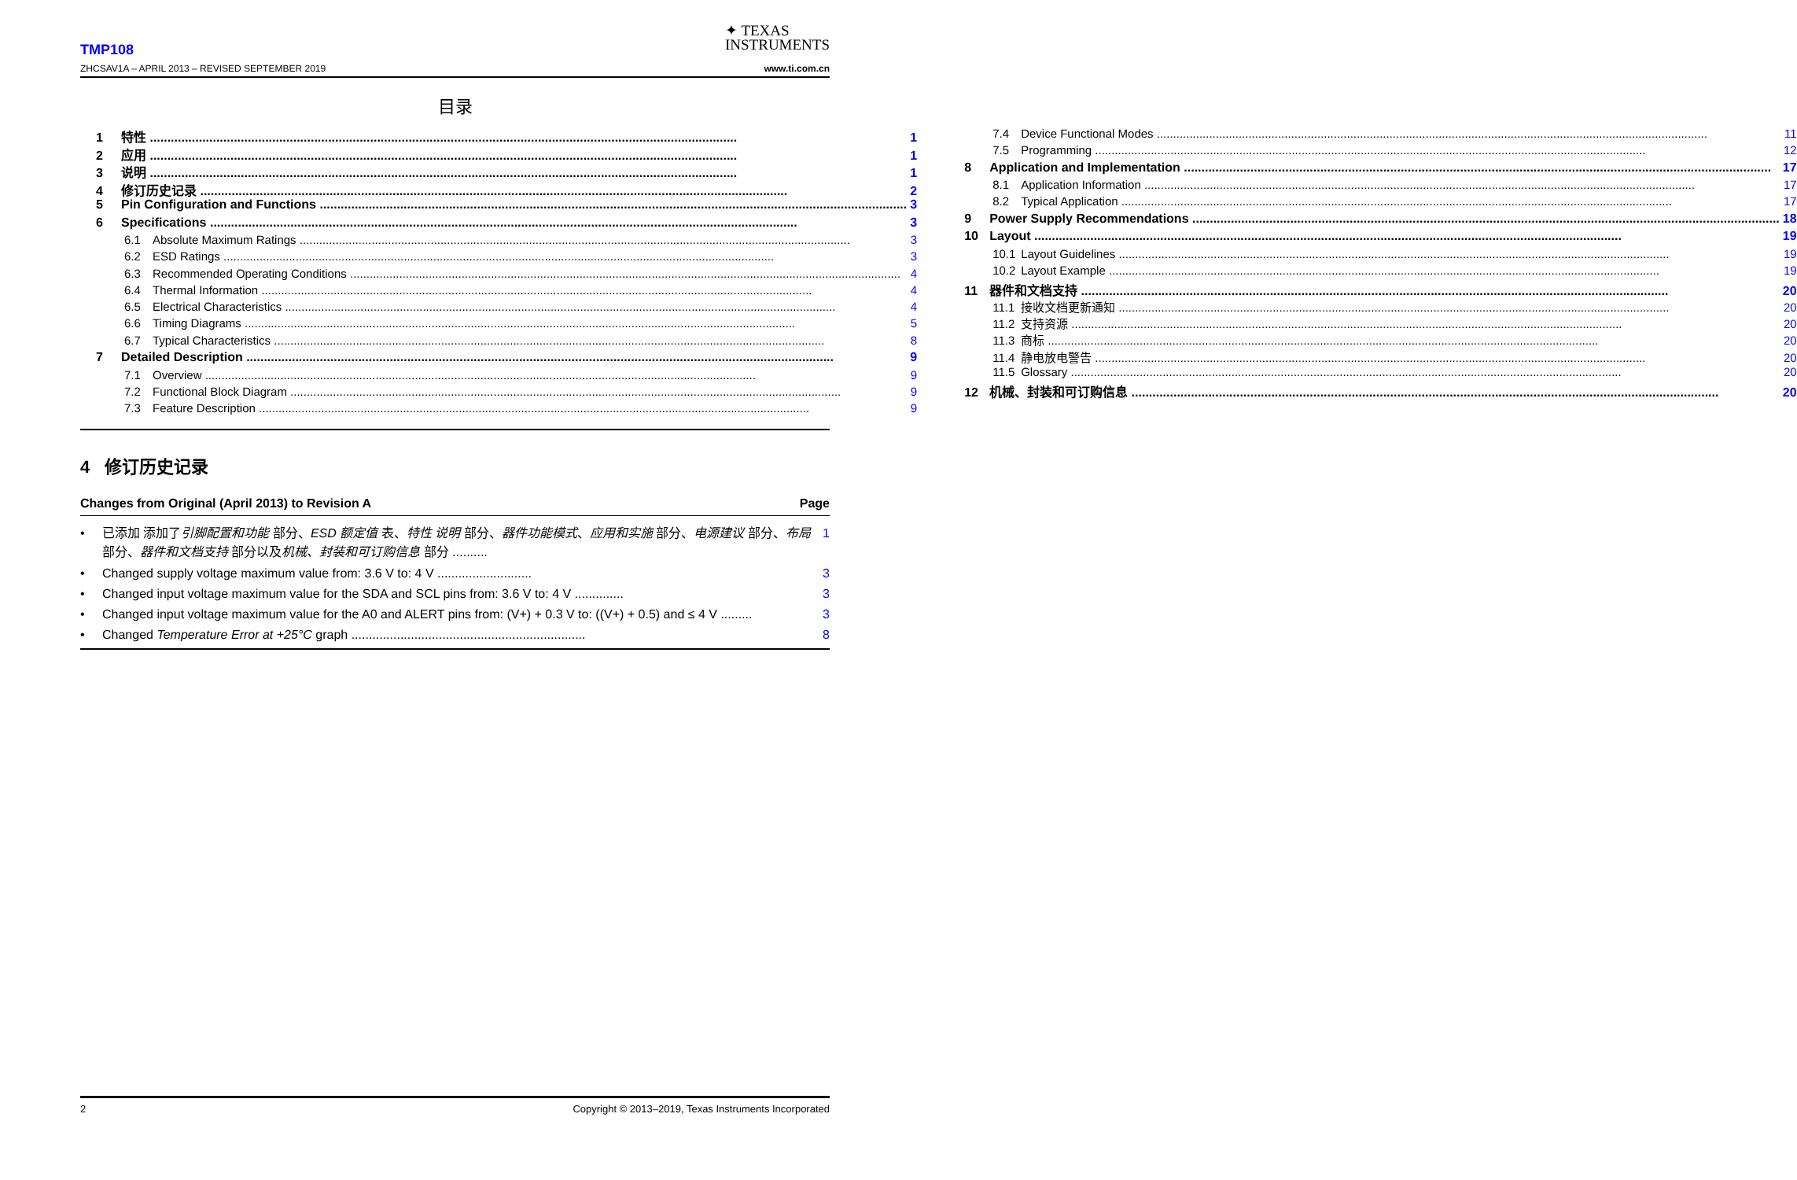TMP108
ZHCSAV1A – APRIL 2013 – REVISED SEPTEMBER 2019
✦ TEXAS
INSTRUMENTS
www.ti.com.cn
目录
1 特性 1
2 应用 1
3 说明 1
4 修订历史记录 2
5 Pin Configuration and Functions 3
6 Specifications 3
6.1 Absolute Maximum Ratings 3
6.2 ESD Ratings 3
6.3 Recommended Operating Conditions 4
6.4 Thermal Information 4
6.5 Electrical Characteristics 4
6.6 Timing Diagrams 5
6.7 Typical Characteristics 8
7 Detailed Description 9
7.1 Overview 9
7.2 Functional Block Diagram 9
7.3 Feature Description 9
7.4 Device Functional Modes 11
7.5 Programming 12
8 Application and Implementation 17
8.1 Application Information 17
8.2 Typical Application 17
9 Power Supply Recommendations 18
10 Layout 19
10.1 Layout Guidelines 19
10.2 Layout Example 19
11 器件和文档支持 20
11.1 接收文档更新通知 20
11.2 支持资源 20
11.3 商标 20
11.4 静电放电警告 20
11.5 Glossary 20
12 机械、封装和可订购信息 20
4 修订历史记录
Changes from Original (April 2013) to Revision A Page
• 已添加 添加了引脚配置和功能 部分、ESD 额定值 表、特性 说明 部分、器件功能模式、应用和实施 部分、电源建议 部分、布局 部分、器件和文档支持 部分以及机械、封装和可订购信息 部分 .......... 1
• Changed supply voltage maximum value from: 3.6 V to: 4 V ........................... 3
• Changed input voltage maximum value for the SDA and SCL pins from: 3.6 V to: 4 V .............. 3
• Changed input voltage maximum value for the A0 and ALERT pins from: (V+) + 0.3 V to: ((V+) + 0.5) and ≤ 4 V ......... 3
• Changed Temperature Error at +25°C graph ................................................................... 8
2 Copyright © 2013–2019, Texas Instruments Incorporated